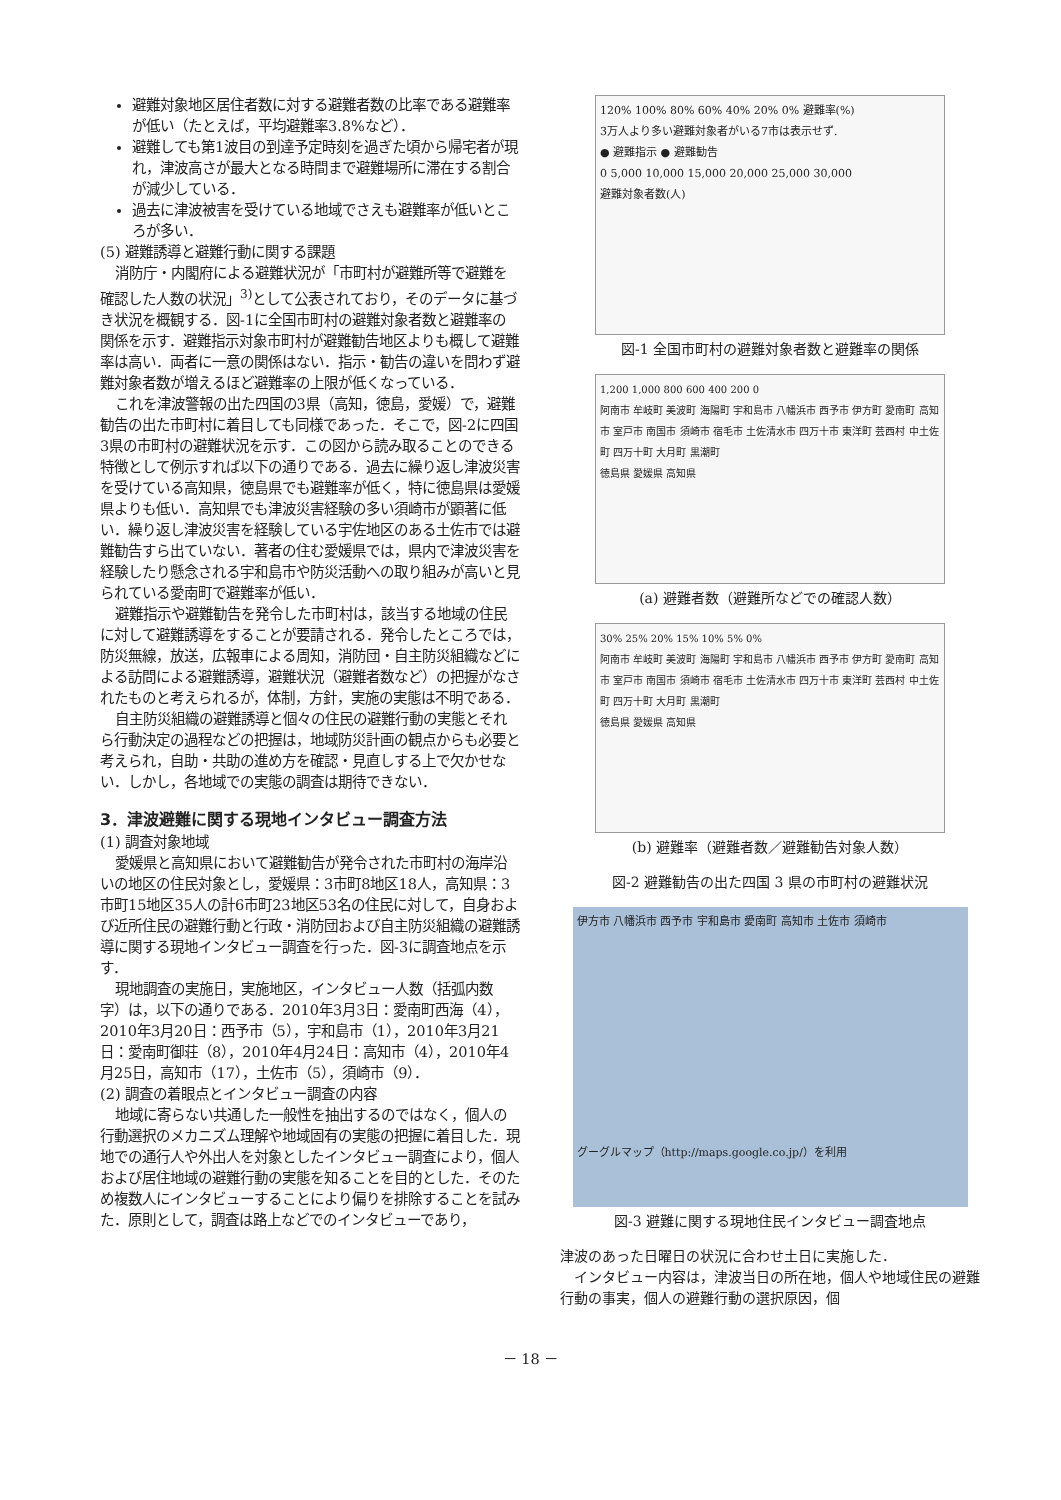避難対象地区居住者数に対する避難者数の比率である避難率が低い（たとえば，平均避難率3.8%など）．
避難しても第1波目の到達予定時刻を過ぎた頃から帰宅者が現れ，津波高さが最大となる時間まで避難場所に滞在する割合が減少している．
過去に津波被害を受けている地域でさえも避難率が低いところが多い．
(5) 避難誘導と避難行動に関する課題
消防庁・内閣府による避難状況が「市町村が避難所等で避難を確認した人数の状況」<sup>3)</sup>として公表されており，そのデータに基づき状況を概観する．図-1に全国市町村の避難対象者数と避難率の関係を示す．避難指示対象市町村が避難勧告地区よりも概して避難率は高い．両者に一意の関係はない．指示・勧告の違いを問わず避難対象者数が増えるほど避難率の上限が低くなっている．
これを津波警報の出た四国の3県（高知，徳島，愛媛）で，避難勧告の出た市町村に着目しても同様であった．そこで，図-2に四国3県の市町村の避難状況を示す．この図から読み取ることのできる特徴として例示すれば以下の通りである．過去に繰り返し津波災害を受けている高知県，徳島県でも避難率が低く，特に徳島県は愛媛県よりも低い．高知県でも津波災害経験の多い須崎市が顕著に低い．繰り返し津波災害を経験している宇佐地区のある土佐市では避難勧告すら出ていない．著者の住む愛媛県では，県内で津波災害を経験したり懸念される宇和島市や防災活動への取り組みが高いと見られている愛南町で避難率が低い．
避難指示や避難勧告を発令した市町村は，該当する地域の住民に対して避難誘導をすることが要請される．発令したところでは，防災無線，放送，広報車による周知，消防団・自主防災組織などによる訪問による避難誘導，避難状況（避難者数など）の把握がなされたものと考えられるが，体制，方針，実施の実態は不明である．
自主防災組織の避難誘導と個々の住民の避難行動の実態とそれら行動決定の過程などの把握は，地域防災計画の観点からも必要と考えられ，自助・共助の進め方を確認・見直しする上で欠かせない．しかし，各地域での実態の調査は期待できない．
3．津波避難に関する現地インタビュー調査方法
(1) 調査対象地域
愛媛県と高知県において避難勧告が発令された市町村の海岸沿いの地区の住民対象とし，愛媛県：3市町8地区18人，高知県：3市町15地区35人の計6市町23地区53名の住民に対して，自身および近所住民の避難行動と行政・消防団および自主防災組織の避難誘導に関する現地インタビュー調査を行った．図-3に調査地点を示す．
現地調査の実施日，実施地区，インタビュー人数（括弧内数字）は，以下の通りである．2010年3月3日：愛南町西海（4），2010年3月20日：西予市（5），宇和島市（1），2010年3月21日：愛南町御荘（8），2010年4月24日：高知市（4），2010年4月25日，高知市（17），土佐市（5），須崎市（9）．
(2) 調査の着眼点とインタビュー調査の内容
地域に寄らない共通した一般性を抽出するのではなく，個人の行動選択のメカニズム理解や地域固有の実態の把握に着目した．現地での通行人や外出人を対象としたインタビュー調査により，個人および居住地域の避難行動の実態を知ることを目的とした．そのため複数人にインタビューすることにより偏りを排除することを試みた．原則として，調査は路上などでのインタビューであり，
120% 100% 80% 60% 40% 20% 0% 避難率(%)
3万人より多い避難対象者がいる7市は表示せず.
● 避難指示 ● 避難勧告
0 5,000 10,000 15,000 20,000 25,000 30,000
避難対象者数(人)
図-1 全国市町村の避難対象者数と避難率の関係
1,200 1,000 800 600 400 200 0
阿南市 牟岐町 美波町 海陽町 宇和島市 八幡浜市 西予市 伊方町 愛南町 高知市 室戸市 南国市 須崎市 宿毛市 土佐清水市 四万十市 東洋町 芸西村 中土佐町 四万十町 大月町 黒潮町
徳島県 愛媛県 高知県
(a) 避難者数（避難所などでの確認人数）
30% 25% 20% 15% 10% 5% 0%
阿南市 牟岐町 美波町 海陽町 宇和島市 八幡浜市 西予市 伊方町 愛南町 高知市 室戸市 南国市 須崎市 宿毛市 土佐清水市 四万十市 東洋町 芸西村 中土佐町 四万十町 大月町 黒潮町
徳島県 愛媛県 高知県
(b) 避難率（避難者数／避難勧告対象人数）
図-2 避難勧告の出た四国 3 県の市町村の避難状況
伊方市 八幡浜市 西予市 宇和島市 愛南町 高知市 土佐市 須崎市
グーグルマップ（http://maps.google.co.jp/）を利用
図-3 避難に関する現地住民インタビュー調査地点
津波のあった日曜日の状況に合わせ土日に実施した．
インタビュー内容は，津波当日の所在地，個人や地域住民の避難行動の事実，個人の避難行動の選択原因，個
－ 18 －